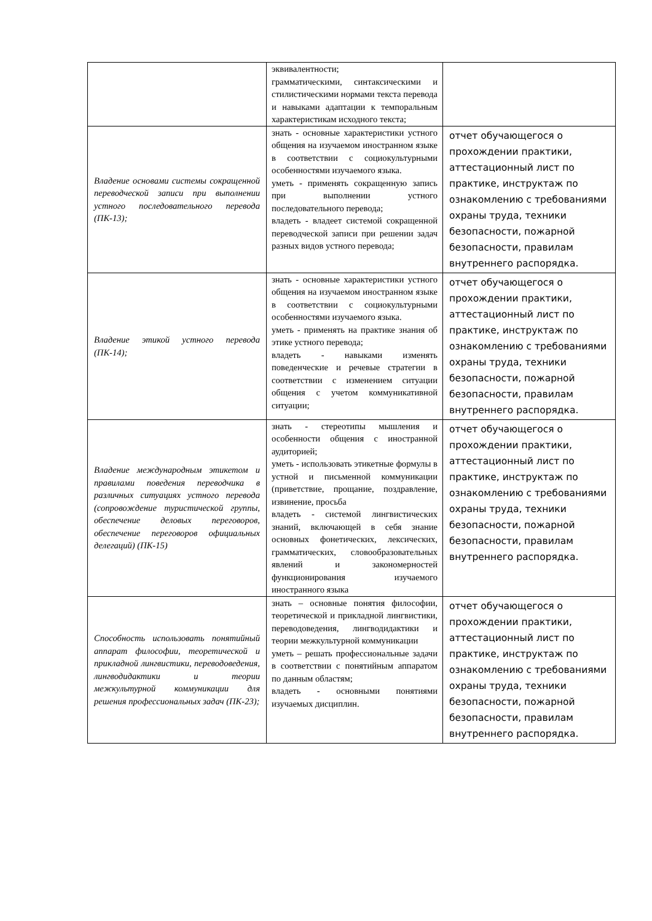| | эквивалентности; грамматическими, синтаксическими и стилистическими нормами текста перевода и навыками адаптации к темпоральным характеристикам исходного текста; | |
| Владение основами системы сокращенной переводческой записи при выполнении устного последовательного перевода (ПК-13); | знать - основные характеристики устного общения на изучаемом иностранном языке в соответствии с социокультурными особенностями изучаемого языка. уметь - применять сокращенную запись при выполнении устного последовательного перевода; владеть - владеет системой сокращенной переводческой записи при решении задач разных видов устного перевода; | отчет обучающегося о прохождении практики, аттестационный лист по практике, инструктаж по ознакомлению с требованиями охраны труда, техники безопасности, пожарной безопасности, правилам внутреннего распорядка. |
| Владение этикой устного перевода (ПК-14); | знать - основные характеристики устного общения на изучаемом иностранном языке в соответствии с социокультурными особенностями изучаемого языка. уметь - применять на практике знания об этике устного перевода; владеть - навыками изменять поведенческие и речевые стратегии в соответствии с изменением ситуации общения с учетом коммуникативной ситуации; | отчет обучающегося о прохождении практики, аттестационный лист по практике, инструктаж по ознакомлению с требованиями охраны труда, техники безопасности, пожарной безопасности, правилам внутреннего распорядка. |
| Владение международным этикетом и правилами поведения переводчика в различных ситуациях устного перевода (сопровождение туристической группы, обеспечение деловых переговоров, обеспечение переговоров официальных делегаций) (ПК-15) | знать - стереотипы мышления и особенности общения с иностранной аудиторией; уметь - использовать этикетные формулы в устной и письменной коммуникации (приветствие, прощание, поздравление, извинение, просьба владеть - системой лингвистических знаний, включающей в себя знание основных фонетических, лексических, грамматических, словообразовательных явлений и закономерностей функционирования изучаемого иностранного языка | отчет обучающегося о прохождении практики, аттестационный лист по практике, инструктаж по ознакомлению с требованиями охраны труда, техники безопасности, пожарной безопасности, правилам внутреннего распорядка. |
| Способность использовать понятийный аппарат философии, теоретической и прикладной лингвистики, переводоведения, лингводидактики и теории межкультурной коммуникации для решения профессиональных задач (ПК-23); | знать – основные понятия философии, теоретической и прикладной лингвистики, переводоведения, лингводидактики и теории межкультурной коммуникации уметь – решать профессиональные задачи в соответствии с понятийным аппаратом по данным областям; владеть - основными понятиями изучаемых дисциплин. | отчет обучающегося о прохождении практики, аттестационный лист по практике, инструктаж по ознакомлению с требованиями охраны труда, техники безопасности, пожарной безопасности, правилам внутреннего распорядка. |